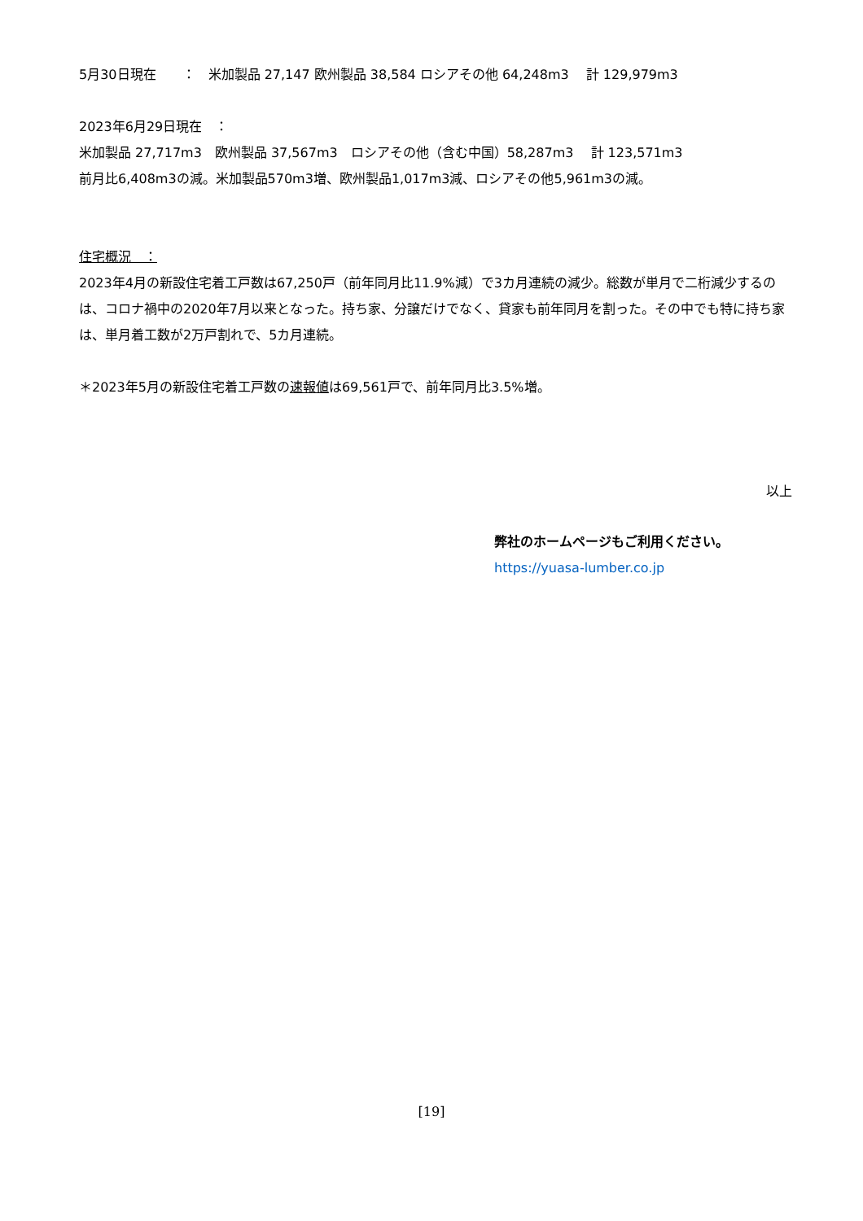5月30日現在　　：　米加製品 27,147 欧州製品 38,584 ロシアその他 64,248m3　 計 129,979m3
2023年6月29日現在　：
米加製品 27,717m3　欧州製品 37,567m3　ロシアその他（含む中国）58,287m3　 計 123,571m3
前月比6,408m3の減。米加製品570m3増、欧州製品1,017m3減、ロシアその他5,961m3の減。
住宅概況　：
2023年4月の新設住宅着工戸数は67,250戸（前年同月比11.9%減）で3カ月連続の減少。総数が単月で二桁減少するのは、コロナ禍中の2020年7月以来となった。持ち家、分譲だけでなく、貸家も前年同月を割った。その中でも特に持ち家は、単月着工数が2万戸割れで、5カ月連続。
＊2023年5月の新設住宅着工戸数の速報値は69,561戸で、前年同月比3.5%増。
以上
弊社のホームページもご利用ください。
https://yuasa-lumber.co.jp
[19]